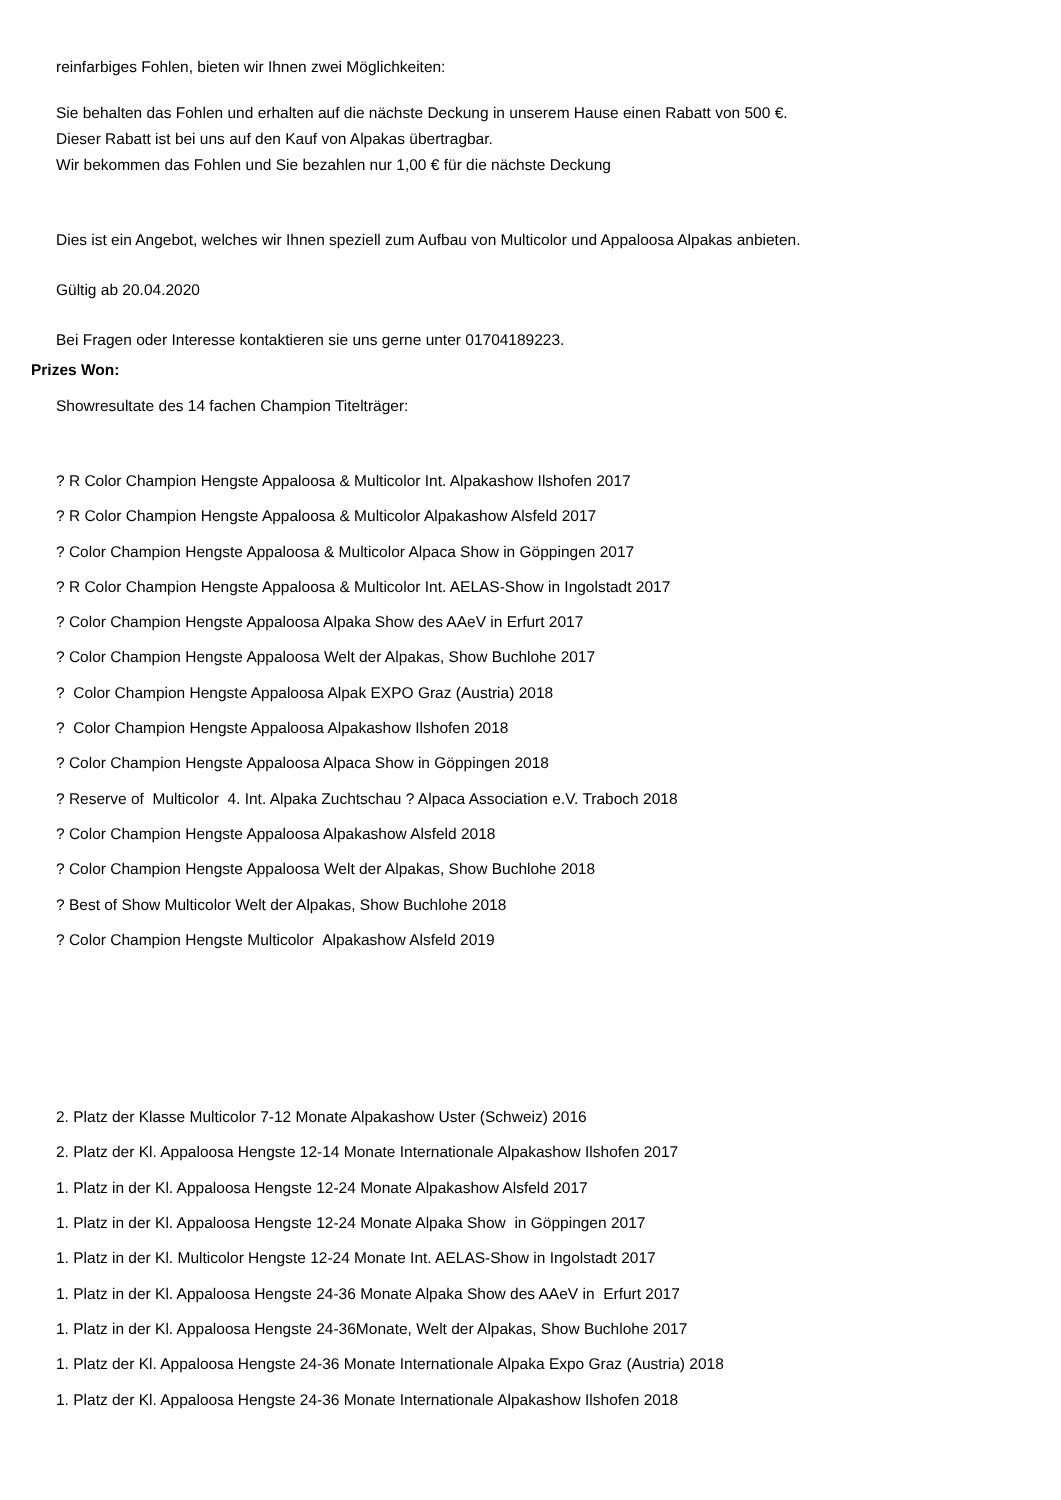reinfarbiges Fohlen, bieten wir Ihnen zwei Möglichkeiten:
Sie behalten das Fohlen und erhalten auf die nächste Deckung in unserem Hause einen Rabatt von 500 €.
Dieser Rabatt ist bei uns auf den Kauf von Alpakas übertragbar.
Wir bekommen das Fohlen und Sie bezahlen nur 1,00 € für die nächste Deckung
Dies ist ein Angebot, welches wir Ihnen speziell zum Aufbau von Multicolor und Appaloosa Alpakas anbieten.
Gültig ab 20.04.2020
Bei Fragen oder Interesse kontaktieren sie uns gerne unter 01704189223.
Prizes Won:
Showresultate des 14 fachen Champion Titelträger:
? R Color Champion Hengste Appaloosa & Multicolor Int. Alpakashow Ilshofen 2017
? R Color Champion Hengste Appaloosa & Multicolor Alpakashow Alsfeld 2017
? Color Champion Hengste Appaloosa & Multicolor Alpaca Show in Göppingen 2017
? R Color Champion Hengste Appaloosa & Multicolor Int. AELAS-Show in Ingolstadt 2017
? Color Champion Hengste Appaloosa Alpaka Show des AAeV in Erfurt 2017
? Color Champion Hengste Appaloosa Welt der Alpakas, Show Buchlohe 2017
? Color Champion Hengste Appaloosa Alpak EXPO Graz (Austria) 2018
? Color Champion Hengste Appaloosa Alpakashow Ilshofen 2018
? Color Champion Hengste Appaloosa Alpaca Show in Göppingen 2018
? Reserve of Multicolor 4. Int. Alpaka Zuchtschau ? Alpaca Association e.V. Traboch 2018
? Color Champion Hengste Appaloosa Alpakashow Alsfeld 2018
? Color Champion Hengste Appaloosa Welt der Alpakas, Show Buchlohe 2018
? Best of Show Multicolor Welt der Alpakas, Show Buchlohe 2018
? Color Champion Hengste Multicolor Alpakashow Alsfeld 2019
2. Platz der Klasse Multicolor 7-12 Monate Alpakashow Uster (Schweiz) 2016
2. Platz der Kl. Appaloosa Hengste 12-14 Monate Internationale Alpakashow Ilshofen 2017
1. Platz in der Kl. Appaloosa Hengste 12-24 Monate Alpakashow Alsfeld 2017
1. Platz in der Kl. Appaloosa Hengste 12-24 Monate Alpaka Show in Göppingen 2017
1. Platz in der Kl. Multicolor Hengste 12-24 Monate Int. AELAS-Show in Ingolstadt 2017
1. Platz in der Kl. Appaloosa Hengste 24-36 Monate Alpaka Show des AAeV in Erfurt 2017
1. Platz in der Kl. Appaloosa Hengste 24-36Monate, Welt der Alpakas, Show Buchlohe 2017
1. Platz der Kl. Appaloosa Hengste 24-36 Monate Internationale Alpaka Expo Graz (Austria) 2018
1. Platz der Kl. Appaloosa Hengste 24-36 Monate Internationale Alpakashow Ilshofen 2018